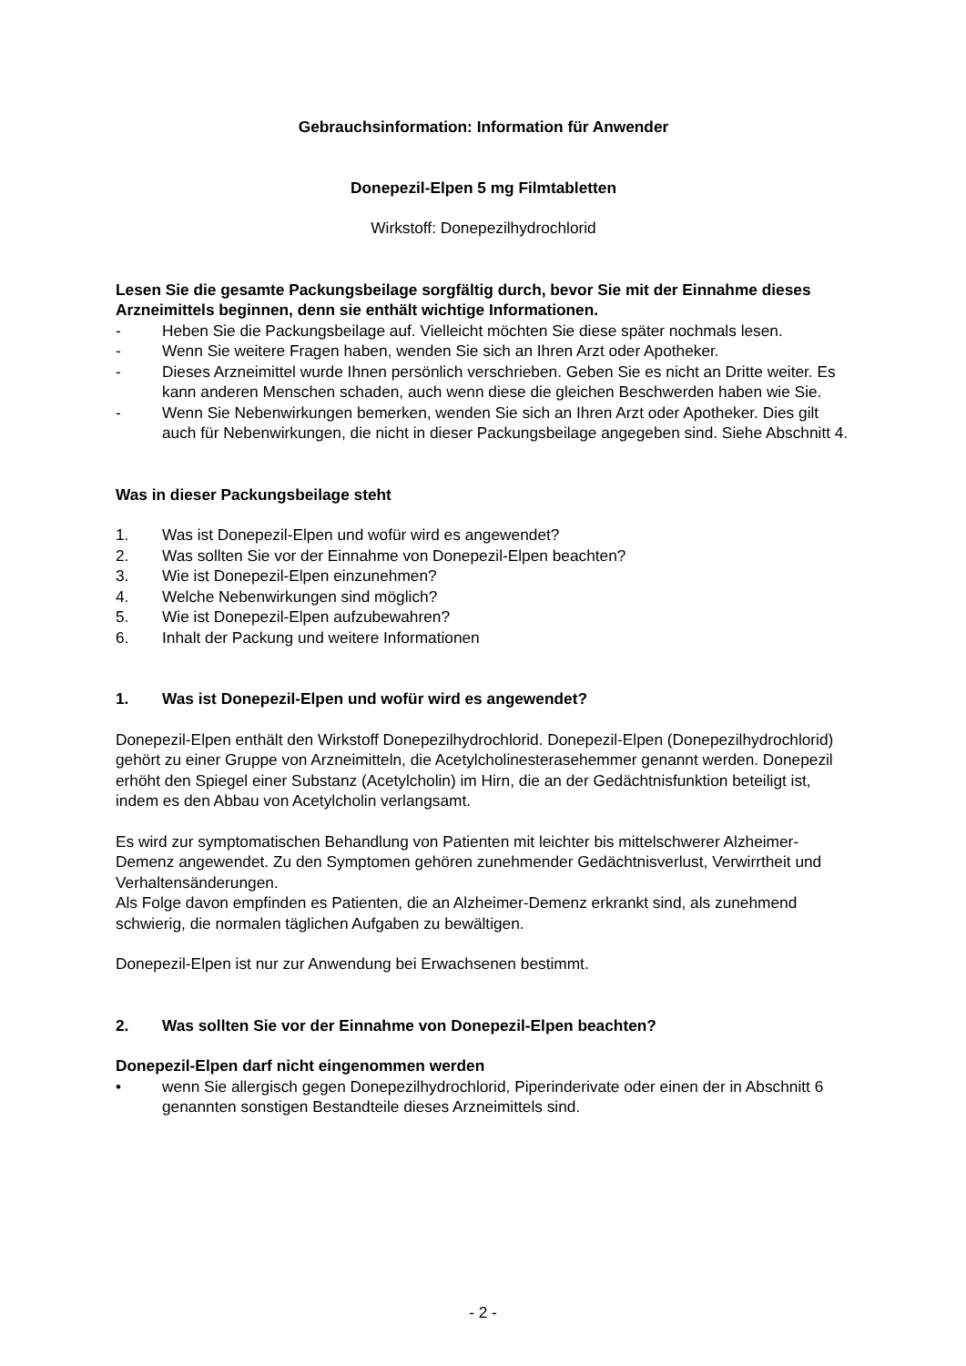Gebrauchsinformation: Information für Anwender
Donepezil-Elpen 5 mg Filmtabletten
Wirkstoff: Donepezilhydrochlorid
Lesen Sie die gesamte Packungsbeilage sorgfältig durch, bevor Sie mit der Einnahme dieses Arzneimittels beginnen, denn sie enthält wichtige Informationen.
- Heben Sie die Packungsbeilage auf. Vielleicht möchten Sie diese später nochmals lesen.
- Wenn Sie weitere Fragen haben, wenden Sie sich an Ihren Arzt oder Apotheker.
- Dieses Arzneimittel wurde Ihnen persönlich verschrieben. Geben Sie es nicht an Dritte weiter. Es kann anderen Menschen schaden, auch wenn diese die gleichen Beschwerden haben wie Sie.
- Wenn Sie Nebenwirkungen bemerken, wenden Sie sich an Ihren Arzt oder Apotheker. Dies gilt auch für Nebenwirkungen, die nicht in dieser Packungsbeilage angegeben sind. Siehe Abschnitt 4.
Was in dieser Packungsbeilage steht
1. Was ist Donepezil-Elpen und wofür wird es angewendet?
2. Was sollten Sie vor der Einnahme von Donepezil-Elpen beachten?
3. Wie ist Donepezil-Elpen einzunehmen?
4. Welche Nebenwirkungen sind möglich?
5. Wie ist Donepezil-Elpen aufzubewahren?
6. Inhalt der Packung und weitere Informationen
1. Was ist Donepezil-Elpen und wofür wird es angewendet?
Donepezil-Elpen enthält den Wirkstoff Donepezilhydrochlorid. Donepezil-Elpen (Donepezilhydrochlorid) gehört zu einer Gruppe von Arzneimitteln, die Acetylcholinesterasehemmer genannt werden. Donepezil erhöht den Spiegel einer Substanz (Acetylcholin) im Hirn, die an der Gedächtnisfunktion beteiligt ist, indem es den Abbau von Acetylcholin verlangsamt.
Es wird zur symptomatischen Behandlung von Patienten mit leichter bis mittelschwerer Alzheimer-Demenz angewendet. Zu den Symptomen gehören zunehmender Gedächtnisverlust, Verwirrtheit und Verhaltensänderungen.
Als Folge davon empfinden es Patienten, die an Alzheimer-Demenz erkrankt sind, als zunehmend schwierig, die normalen täglichen Aufgaben zu bewältigen.
Donepezil-Elpen ist nur zur Anwendung bei Erwachsenen bestimmt.
2. Was sollten Sie vor der Einnahme von Donepezil-Elpen beachten?
Donepezil-Elpen darf nicht eingenommen werden
• wenn Sie allergisch gegen Donepezilhydrochlorid, Piperinderivate oder einen der in Abschnitt 6 genannten sonstigen Bestandteile dieses Arzneimittels sind.
- 2 -